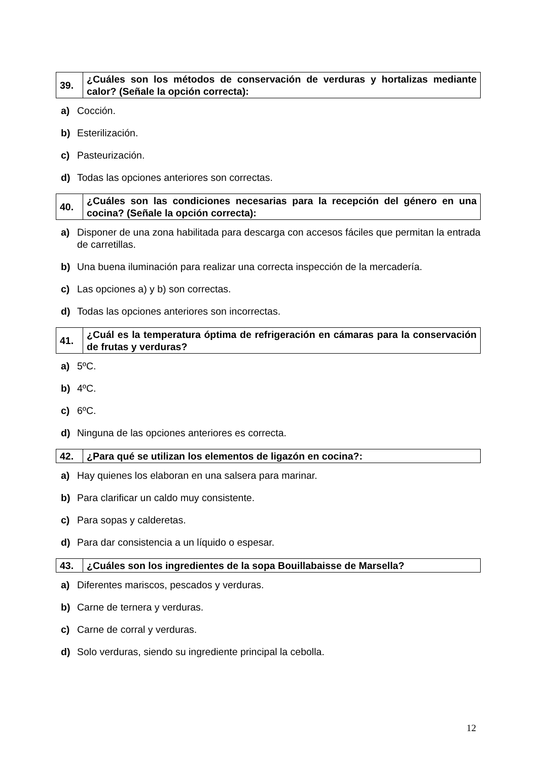| 39. | ¿Cuáles son los métodos de conservación de verduras y hortalizas mediante calor? (Señale la opción correcta): |
a) Cocción.
b) Esterilización.
c) Pasteurización.
d) Todas las opciones anteriores son correctas.
| 40. | ¿Cuáles son las condiciones necesarias para la recepción del género en una cocina? (Señale la opción correcta): |
a) Disponer de una zona habilitada para descarga con accesos fáciles que permitan la entrada de carretillas.
b) Una buena iluminación para realizar una correcta inspección de la mercadería.
c) Las opciones a) y b) son correctas.
d) Todas las opciones anteriores son incorrectas.
| 41. | ¿Cuál es la temperatura óptima de refrigeración en cámaras para la conservación de frutas y verduras? |
a) 5ºC.
b) 4ºC.
c) 6ºC.
d) Ninguna de las opciones anteriores es correcta.
| 42. | ¿Para qué se utilizan los elementos de ligazón en cocina?: |
a) Hay quienes los elaboran en una salsera para marinar.
b) Para clarificar un caldo muy consistente.
c) Para sopas y calderetas.
d) Para dar consistencia a un líquido o espesar.
| 43. | ¿Cuáles son los ingredientes de la sopa Bouillabaisse de Marsella? |
a) Diferentes mariscos, pescados y verduras.
b) Carne de ternera y verduras.
c) Carne de corral y verduras.
d) Solo verduras, siendo su ingrediente principal la cebolla.
12